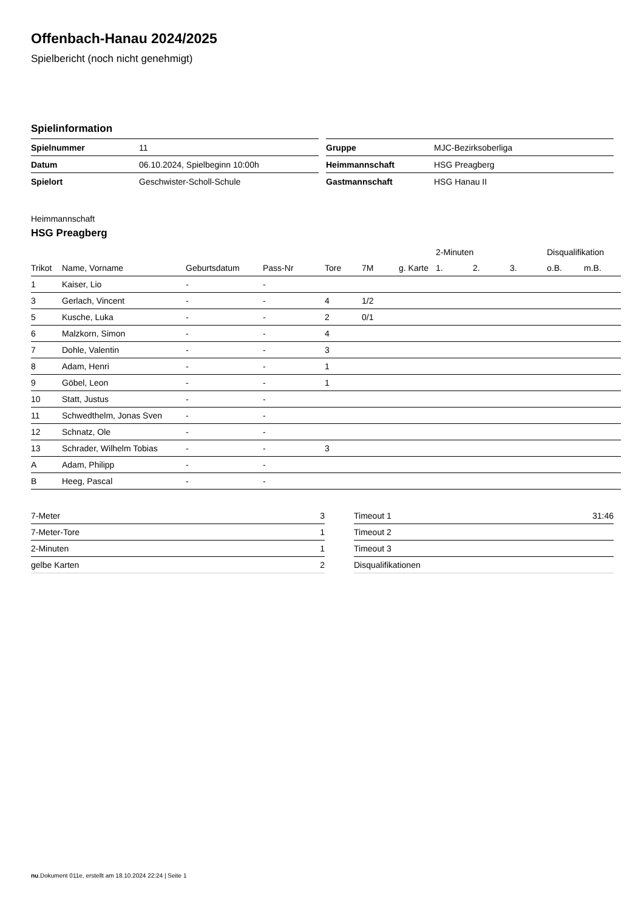Offenbach-Hanau 2024/2025
Spielbericht (noch nicht genehmigt)
Spielinformation
| Spielnummer | 11 |
| Datum | 06.10.2024, Spielbeginn 10:00h |
| Spielort | Geschwister-Scholl-Schule |
| Gruppe | MJC-Bezirksoberliga |
| Heimmannschaft | HSG Preagberg |
| Gastmannschaft | HSG Hanau II |
Heimmannschaft
HSG Preagberg
| | | | | | | | 2-Minuten | | | Disqualifikation | |
| --- | --- | --- | --- | --- | --- | --- | --- | --- | --- | --- | --- |
| Trikot | Name, Vorname | Geburtsdatum | Pass-Nr | Tore | 7M | g. Karte | 1. | 2. | 3. | o.B. | m.B. |
| 1 | Kaiser, Lio | - | - | | | | | | | | |
| 3 | Gerlach, Vincent | - | - | 4 | 1/2 | | | | | | |
| 5 | Kusche, Luka | - | - | 2 | 0/1 | | | | | | |
| 6 | Malzkorn, Simon | - | - | 4 | | | | | | | |
| 7 | Dohle, Valentin | - | - | 3 | | | | | | | |
| 8 | Adam, Henri | - | - | 1 | | | | | | | |
| 9 | Göbel, Leon | - | - | 1 | | | | | | | |
| 10 | Statt, Justus | - | - | | | | | | | | |
| 11 | Schwedthelm, Jonas Sven | - | - | | | | | | | | |
| 12 | Schnatz, Ole | - | - | | | | | | | | |
| 13 | Schrader, Wilhelm Tobias | - | - | 3 | | | | | | | |
| A | Adam, Philipp | - | - | | | | | | | | |
| B | Heeg, Pascal | - | - | | | | | | | | |
| 7-Meter | 3 |
| 7-Meter-Tore | 1 |
| 2-Minuten | 1 |
| gelbe Karten | 2 |
| Timeout 1 | 31:46 |
| Timeout 2 | |
| Timeout 3 | |
| Disqualifikationen | |
nu.Dokument 011e, erstellt am 18.10.2024 22:24 | Seite 1